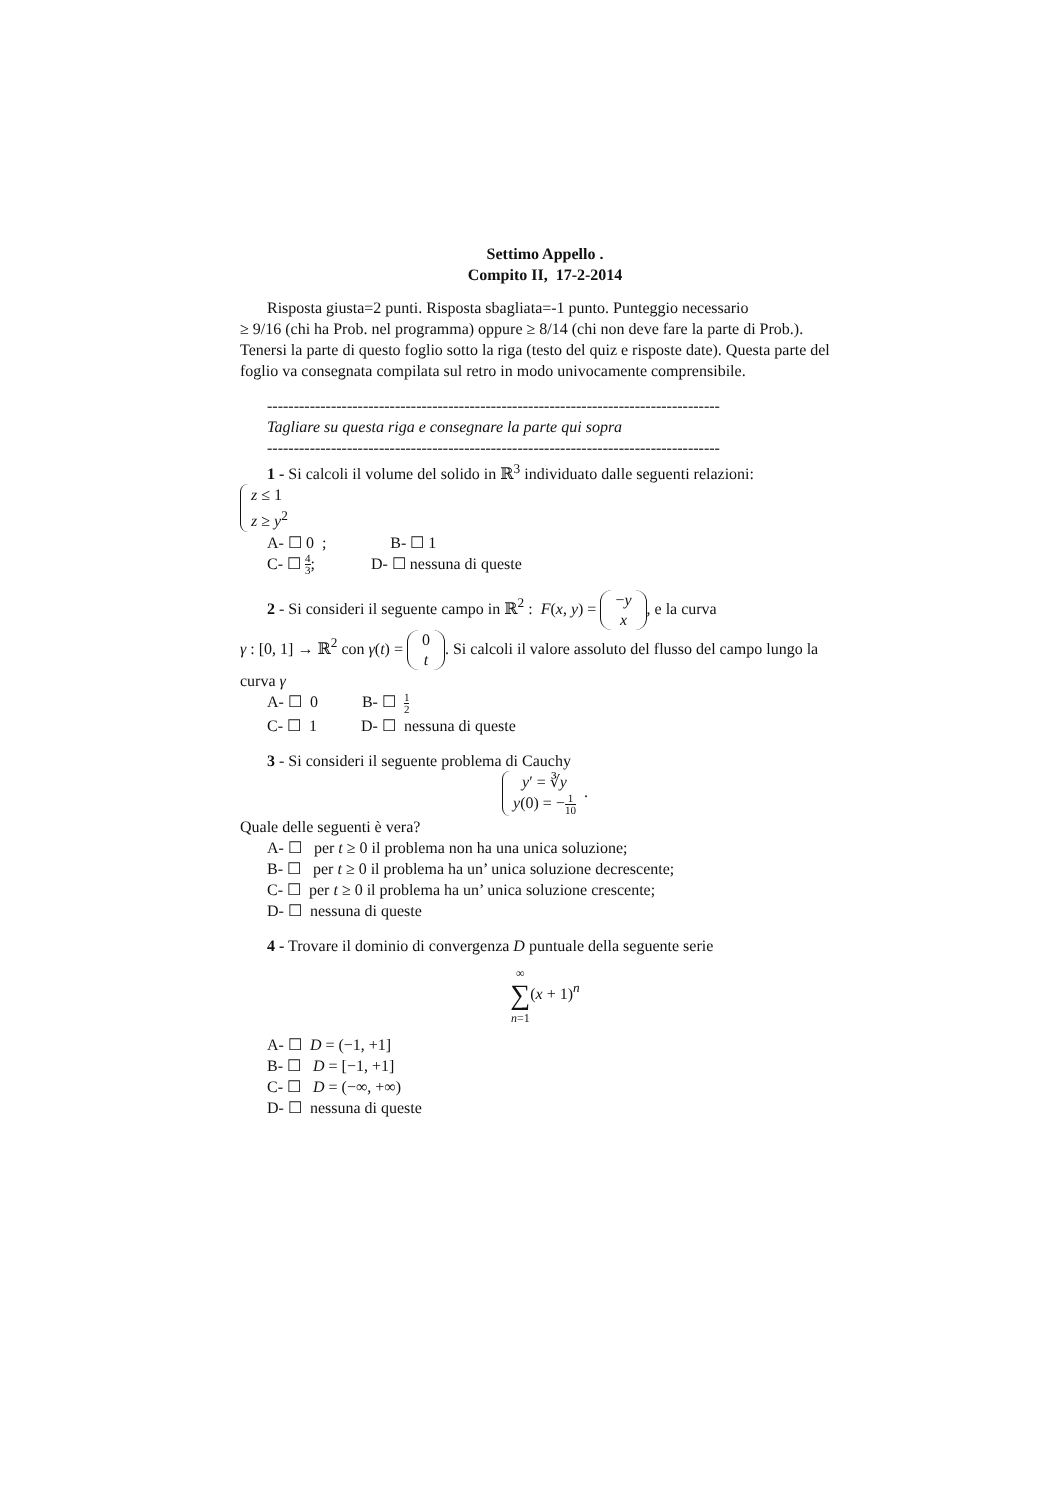Settimo Appello .
Compito II, 17-2-2014
Risposta giusta=2 punti. Risposta sbagliata=-1 punto. Punteggio necessario
≥ 9/16 (chi ha Prob. nel programma) oppure ≥ 8/14 (chi non deve fare la parte di Prob.). Tenersi la parte di questo foglio sotto la riga (testo del quiz e risposte date). Questa parte del foglio va consegnata compilata sul retro in modo univocamente comprensibile.
-------------------------------------------------------------------------------------
Tagliare su questa riga e consegnare la parte qui sopra
-------------------------------------------------------------------------------------
1 - Si calcoli il volume del solido in ℝ<sup>3</sup> individuato dalle seguenti relazioni:
z ≤ 1
z ≥ y<sup>2</sup>
A- ☐ 0 ; B- ☐ 1
C- ☐ 4 3; D- ☐ nessuna di queste
2 - Si consideri il seguente campo in ℝ<sup>2</sup> : F(x, y) = −y
x, e la curva
γ : [0, 1] → ℝ<sup>2</sup> con γ(t) = 0
t. Si calcoli il valore assoluto del flusso del campo lungo la curva γ
A- ☐ 0 B- ☐ 1 2
C- ☐ 1 D- ☐ nessuna di queste
3 - Si consideri il seguente problema di Cauchy
y′ = ∛y
y(0) = −1 10 .
Quale delle seguenti è vera?
A- ☐ per t ≥ 0 il problema non ha una unica soluzione;
B- ☐ per t ≥ 0 il problema ha un’ unica soluzione decrescente;
C- ☐ per t ≥ 0 il problema ha un’ unica soluzione crescente;
D- ☐ nessuna di queste
4 - Trovare il dominio di convergenza D puntuale della seguente serie
∞
∑
n=1(x + 1)<sup>n</sup>
A- ☐ D = (−1, +1]
B- ☐ D = [−1, +1]
C- ☐ D = (−∞, +∞)
D- ☐ nessuna di queste